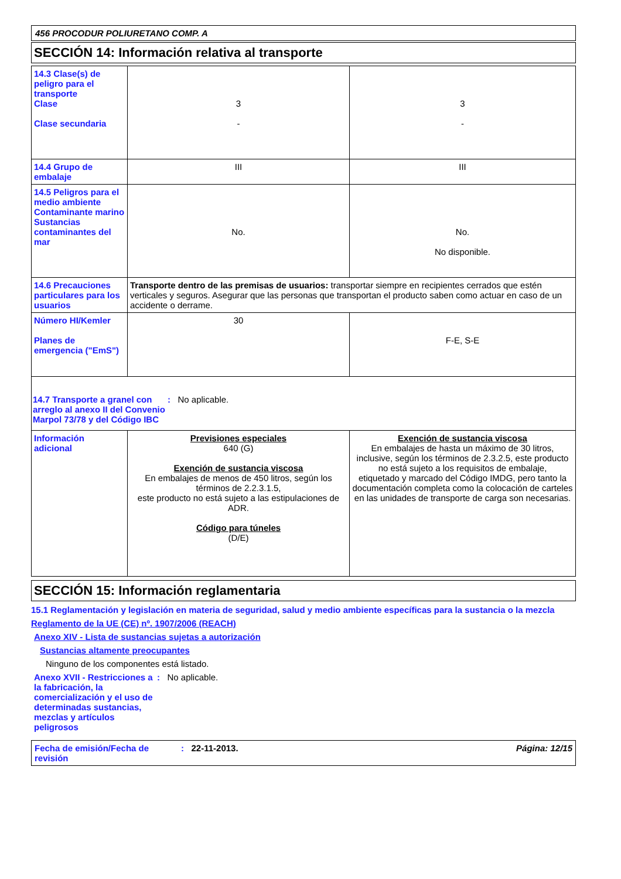456 PROCODUR POLIURETANO COMP. A
SECCIÓN 14: Información relativa al transporte
| 14.3 Clase(s) de peligro para el transporte Clase Clase secundaria | 3 - | 3 - |
| 14.4 Grupo de embalaje | III | III |
| 14.5 Peligros para el medio ambiente Contaminante marino Sustancias contaminantes del mar | No. | No. No disponible. |
| 14.6 Precauciones particulares para los usuarios | Transporte dentro de las premisas de usuarios: transportar siempre en recipientes cerrados que estén verticales y seguros. Asegurar que las personas que transportan el producto saben como actuar en caso de un accidente o derrame. | |
| Número HI/Kemler Planes de emergencia ("EmS") | 30 | F-E, S-E |
| 14.7 Transporte a granel con arreglo al anexo II del Convenio Marpol 73/78 y del Código IBC : No aplicable. | | |
| Información adicional | Previsiones especiales 640 (G) Exención de sustancia viscosa En embalajes de menos de 450 litros, según los términos de 2.2.3.1.5, este producto no está sujeto a las estipulaciones de ADR. Código para túneles (D/E) | Exención de sustancia viscosa En embalajes de hasta un máximo de 30 litros, inclusive, según los términos de 2.3.2.5, este producto no está sujeto a los requisitos de embalaje, etiquetado y marcado del Código IMDG, pero tanto la documentación completa como la colocación de carteles en las unidades de transporte de carga son necesarias. |
SECCIÓN 15: Información reglamentaria
15.1 Reglamentación y legislación en materia de seguridad, salud y medio ambiente específicas para la sustancia o la mezcla
Reglamento de la UE (CE) nº. 1907/2006 (REACH)
Anexo XIV - Lista de sustancias sujetas a autorización
Sustancias altamente preocupantes
Ninguno de los componentes está listado.
Anexo XVII - Restricciones a la fabricación, la comercialización y el uso de determinadas sustancias, mezclas y artículos peligrosos
: No aplicable.
Fecha de emisión/Fecha de revisión
: 22-11-2013. Página: 12/15